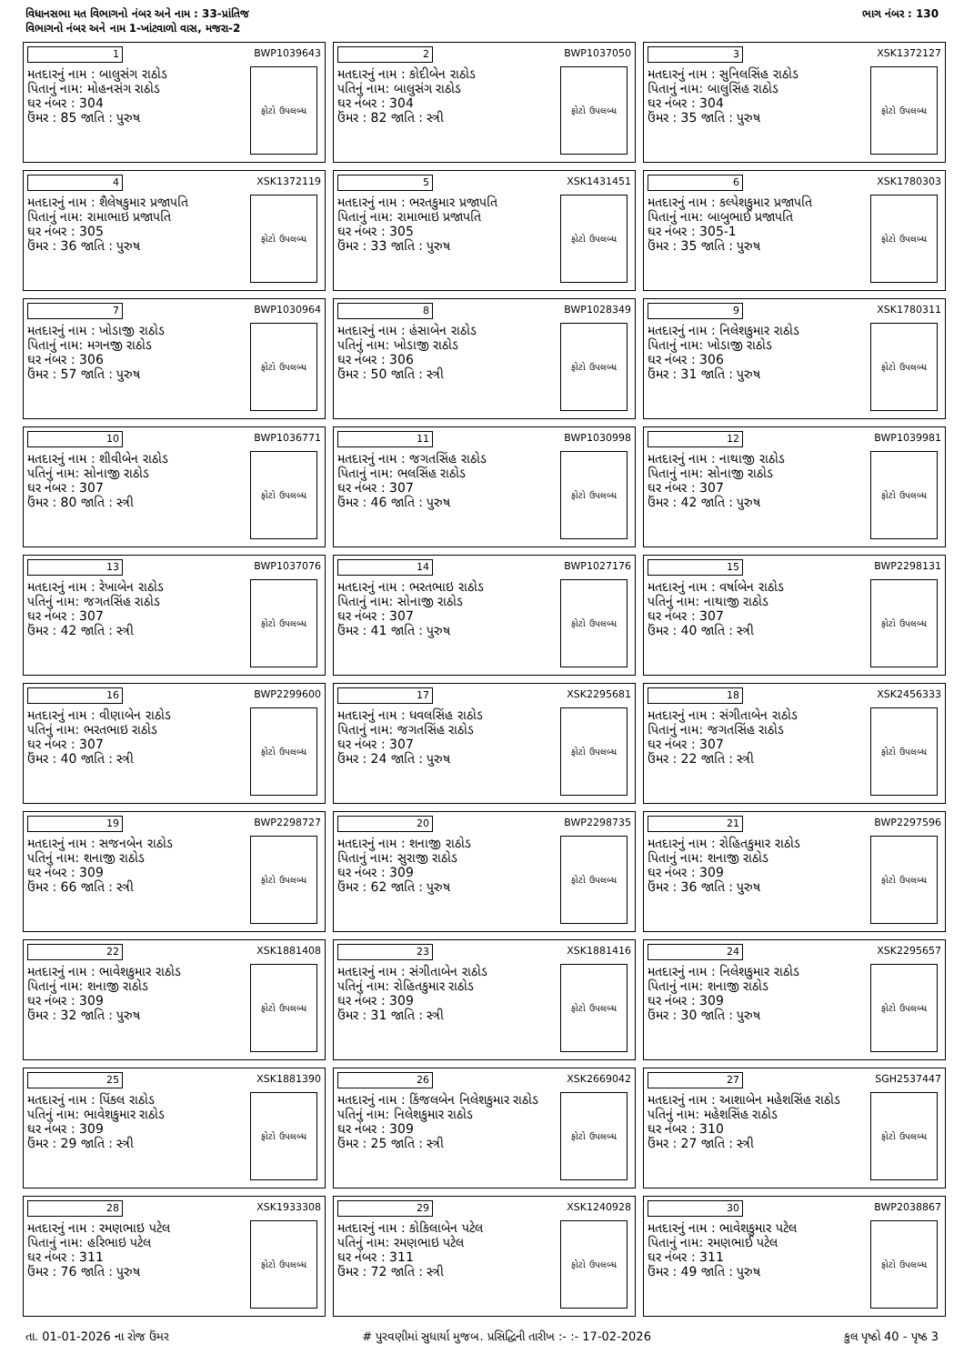વિધાનસભા મત વિભાગનો નંબર અને નામ : 33-પ્રાંતિજ
વિભાગનો નંબર અને નામ 1-ખાંટવાળો વાસ, મજરા-2
ભાગ નંબર : 130
1 BWP1039643
મતદારનું નામ : બાલુસંગ રાઠોડ
પિતાનું નામ: મોહનસંગ રાઠોડ
ઘર નંબર : 304
ઉંમર : 85 જાતિ : પુરુષ
ફોટો ઉપલબ્ધ
2 BWP1037050
મતદારનું નામ : કોદીબેન રાઠોડ
પતિનું નામ: બાલુસંગ રાઠોડ
ઘર નંબર : 304
ઉંમર : 82 જાતિ : સ્ત્રી
ફોટો ઉપલબ્ધ
3 XSK1372127
મતદારનું નામ : સુનિલસિંહ રાઠોડ
પિતાનું નામ: બાલુસિંહ રાઠોડ
ઘર નંબર : 304
ઉંમર : 35 જાતિ : પુરુષ
ફોટો ઉપલબ્ધ
4 XSK1372119
મતદારનું નામ : શૈલેષકુમાર પ્રજાપતિ
પિતાનું નામ: રામાભાઇ પ્રજાપતિ
ઘર નંબર : 305
ઉંમર : 36 જાતિ : પુરુષ
ફોટો ઉપલબ્ધ
5 XSK1431451
મતદારનું નામ : ભરતકુમાર પ્રજાપતિ
પિતાનું નામ: રામાભાઇ પ્રજાપતિ
ઘર નંબર : 305
ઉંમર : 33 જાતિ : પુરુષ
ફોટો ઉપલબ્ધ
6 XSK1780303
મતદારનું નામ : કલ્પેશકુમાર પ્રજાપતિ
પિતાનું નામ: બાબુભાઈ પ્રજાપતિ
ઘર નંબર : 305-1
ઉંમર : 35 જાતિ : પુરુષ
ફોટો ઉપલબ્ધ
7 BWP1030964
મતદારનું નામ : ખોડાજી રાઠોડ
પિતાનું નામ: મગનજી રાઠોડ
ઘર નંબર : 306
ઉંમર : 57 જાતિ : પુરુષ
ફોટો ઉપલબ્ધ
8 BWP1028349
મતદારનું નામ : હંસાબેન રાઠોડ
પતિનું નામ: ખોડાજી રાઠોડ
ઘર નંબર : 306
ઉંમર : 50 જાતિ : સ્ત્રી
ફોટો ઉપલબ્ધ
9 XSK1780311
મતદારનું નામ : નિલેશકુમાર રાઠોડ
પિતાનું નામ: ખોડાજી રાઠોડ
ઘર નંબર : 306
ઉંમર : 31 જાતિ : પુરુષ
ફોટો ઉપલબ્ધ
10 BWP1036771
મતદારનું નામ : શીવીબેન રાઠોડ
પતિનું નામ: સોનાજી રાઠોડ
ઘર નંબર : 307
ઉંમર : 80 જાતિ : સ્ત્રી
ફોટો ઉપલબ્ધ
11 BWP1030998
મતદારનું નામ : જગતસિંહ રાઠોડ
પિતાનું નામ: ભલસિંહ રાઠોડ
ઘર નંબર : 307
ઉંમર : 46 જાતિ : પુરુષ
ફોટો ઉપલબ્ધ
12 BWP1039981
મતદારનું નામ : નાથાજી રાઠોડ
પિતાનું નામ: સોનાજી રાઠોડ
ઘર નંબર : 307
ઉંમર : 42 જાતિ : પુરુષ
ફોટો ઉપલબ્ધ
13 BWP1037076
મતદારનું નામ : રેખાબેન રાઠોડ
પતિનું નામ: જગતસિંહ રાઠોડ
ઘર નંબર : 307
ઉંમર : 42 જાતિ : સ્ત્રી
ફોટો ઉપલબ્ધ
14 BWP1027176
મતદારનું નામ : ભરતભાઇ રાઠોડ
પિતાનું નામ: સોનાજી રાઠોડ
ઘર નંબર : 307
ઉંમર : 41 જાતિ : પુરુષ
ફોટો ઉપલબ્ધ
15 BWP2298131
મતદારનું નામ : વર્ષાબેન રાઠોડ
પતિનું નામ: નાથાજી રાઠોડ
ઘર નંબર : 307
ઉંમર : 40 જાતિ : સ્ત્રી
ફોટો ઉપલબ્ધ
16 BWP2299600
મતદારનું નામ : વીણાબેન રાઠોડ
પતિનું નામ: ભરતભાઇ રાઠોડ
ઘર નંબર : 307
ઉંમર : 40 જાતિ : સ્ત્રી
ફોટો ઉપલબ્ધ
17 XSK2295681
મતદારનું નામ : ધવલસિંહ રાઠોડ
પિતાનું નામ: જગતસિંહ રાઠોડ
ઘર નંબર : 307
ઉંમર : 24 જાતિ : પુરુષ
ફોટો ઉપલબ્ધ
18 XSK2456333
મતદારનું નામ : સંગીતાબેન રાઠોડ
પિતાનું નામ: જગતસિંહ રાઠોડ
ઘર નંબર : 307
ઉંમર : 22 જાતિ : સ્ત્રી
ફોટો ઉપલબ્ધ
19 BWP2298727
મતદારનું નામ : સજનબેન રાઠોડ
પતિનું નામ: શનાજી રાઠોડ
ઘર નંબર : 309
ઉંમર : 66 જાતિ : સ્ત્રી
ફોટો ઉપલબ્ધ
20 BWP2298735
મતદારનું નામ : શનાજી રાઠોડ
પિતાનું નામ: સુરાજી રાઠોડ
ઘર નંબર : 309
ઉંમર : 62 જાતિ : પુરુષ
ફોટો ઉપલબ્ધ
21 BWP2297596
મતદારનું નામ : રોહિતકુમાર રાઠોડ
પિતાનું નામ: શનાજી રાઠોડ
ઘર નંબર : 309
ઉંમર : 36 જાતિ : પુરુષ
ફોટો ઉપલબ્ધ
22 XSK1881408
મતદારનું નામ : ભાવેશકુમાર રાઠોડ
પિતાનું નામ: શનાજી રાઠોડ
ઘર નંબર : 309
ઉંમર : 32 જાતિ : પુરુષ
ફોટો ઉપલબ્ધ
23 XSK1881416
મતદારનું નામ : સંગીતાબેન રાઠોડ
પતિનું નામ: રોહિતકુમાર રાઠોડ
ઘર નંબર : 309
ઉંમર : 31 જાતિ : સ્ત્રી
ફોટો ઉપલબ્ધ
24 XSK2295657
મતદારનું નામ : નિલેશકુમાર રાઠોડ
પિતાનું નામ: શનાજી રાઠોડ
ઘર નંબર : 309
ઉંમર : 30 જાતિ : પુરુષ
ફોટો ઉપલબ્ધ
25 XSK1881390
મતદારનું નામ : પિંકલ રાઠોડ
પતિનું નામ: ભાવેશકુમાર રાઠોડ
ઘર નંબર : 309
ઉંમર : 29 જાતિ : સ્ત્રી
ફોટો ઉપલબ્ધ
26 XSK2669042
મતદારનું નામ : કિંજલબેન નિલેશકુમાર રાઠોડ
પતિનું નામ: નિલેશકુમાર રાઠોડ
ઘર નંબર : 309
ઉંમર : 25 જાતિ : સ્ત્રી
ફોટો ઉપલબ્ધ
27 SGH2537447
મતદારનું નામ : આશાબેન મહેશસિંહ રાઠોડ
પતિનું નામ: મહેશસિંહ રાઠોડ
ઘર નંબર : 310
ઉંમર : 27 જાતિ : સ્ત્રી
ફોટો ઉપલબ્ધ
28 XSK1933308
મતદારનું નામ : રમણભાઇ પટેલ
પિતાનું નામ: હરિભાઇ પટેલ
ઘર નંબર : 311
ઉંમર : 76 જાતિ : પુરુષ
ફોટો ઉપલબ્ધ
29 XSK1240928
મતદારનું નામ : કોકિલાબેન પટેલ
પતિનું નામ: રમણભાઇ પટેલ
ઘર નંબર : 311
ઉંમર : 72 જાતિ : સ્ત્રી
ફોટો ઉપલબ્ધ
30 BWP2038867
મતદારનું નામ : ભાવેશકુમાર પટેલ
પિતાનું નામ: રમણભાઈ પટેલ
ઘર નંબર : 311
ઉંમર : 49 જાતિ : પુરુષ
ફોટો ઉપલબ્ધ
તા. 01-01-2026 ના રોજ ઉંમર # પુરવણીમાં સુધાર્યા મુજબ. પ્રસિદ્ધિની તારીખ :- :- 17-02-2026 કુલ પૃષ્ઠો 40 - પૃષ્ઠ 3